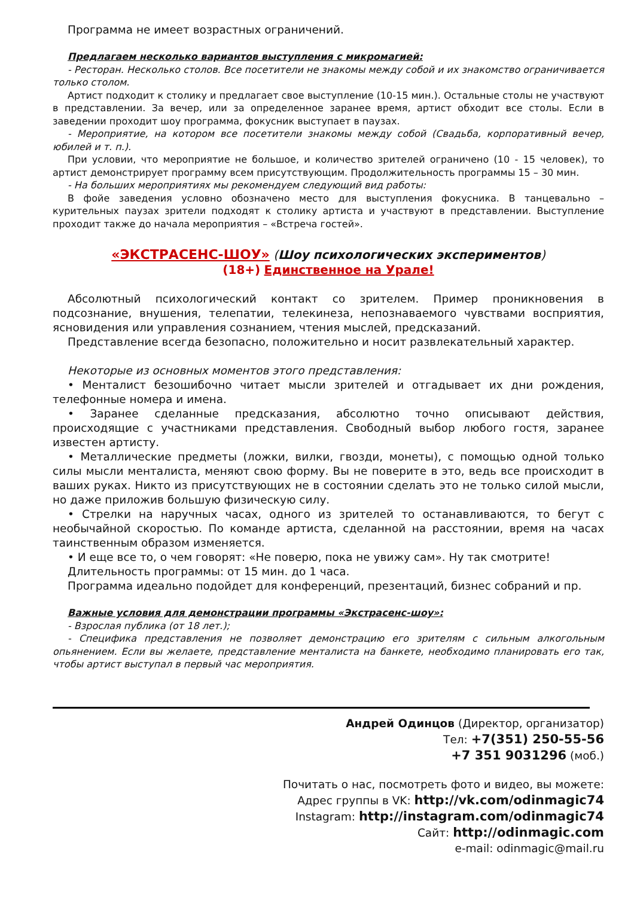Программа не имеет возрастных ограничений.
Предлагаем несколько вариантов выступления с микромагией:
- Ресторан. Несколько столов. Все посетители не знакомы между собой и их знакомство ограничивается только столом.
Артист подходит к столику и предлагает свое выступление (10-15 мин.). Остальные столы не участвуют в представлении. За вечер, или за определенное заранее время, артист обходит все столы. Если в заведении проходит шоу программа, фокусник выступает в паузах.
- Мероприятие, на котором все посетители знакомы между собой (Свадьба, корпоративный вечер, юбилей и т. п.).
При условии, что мероприятие не большое, и количество зрителей ограничено (10 - 15 человек), то артист демонстрирует программу всем присутствующим. Продолжительность программы 15 – 30 мин.
- На больших мероприятиях мы рекомендуем следующий вид работы:
В фойе заведения условно обозначено место для выступления фокусника. В танцевально – курительных паузах зрители подходят к столику артиста и участвуют в представлении. Выступление проходит также до начала мероприятия – «Встреча гостей».
«ЭКСТРАСЕНС-ШОУ» (Шоу психологических экспериментов)
(18+) Единственное на Урале!
Абсолютный психологический контакт со зрителем. Пример проникновения в подсознание, внушения, телепатии, телекинеза, непознаваемого чувствами восприятия, ясновидения или управления сознанием, чтения мыслей, предсказаний.
Представление всегда безопасно, положительно и носит развлекательный характер.
Некоторые из основных моментов этого представления:
• Менталист безошибочно читает мысли зрителей и отгадывает их дни рождения, телефонные номера и имена.
• Заранее сделанные предсказания, абсолютно точно описывают действия, происходящие с участниками представления. Свободный выбор любого гостя, заранее известен артисту.
• Металлические предметы (ложки, вилки, гвозди, монеты), с помощью одной только силы мысли менталиста, меняют свою форму. Вы не поверите в это, ведь все происходит в ваших руках. Никто из присутствующих не в состоянии сделать это не только силой мысли, но даже приложив большую физическую силу.
• Стрелки на наручных часах, одного из зрителей то останавливаются, то бегут с необычайной скоростью. По команде артиста, сделанной на расстоянии, время на часах таинственным образом изменяется.
• И еще все то, о чем говорят: «Не поверю, пока не увижу сам». Ну так смотрите!
Длительность программы: от 15 мин. до 1 часа.
Программа идеально подойдет для конференций, презентаций, бизнес собраний и пр.
Важные условия для демонстрации программы «Экстрасенс-шоу»:
- Взрослая публика (от 18 лет.);
- Специфика представления не позволяет демонстрацию его зрителям с сильным алкогольным опьянением. Если вы желаете, представление менталиста на банкете, необходимо планировать его так, чтобы артист выступал в первый час мероприятия.
Андрей Одинцов (Директор, организатор)
Тел: +7(351) 250-55-56
+7 351 9031296 (моб.)
Почитать о нас, посмотреть фото и видео, вы можете:
Адрес группы в VK: http://vk.com/odinmagic74
Instagram: http://instagram.com/odinmagic74
Сайт: http://odinmagic.com
e-mail: odinmagic@mail.ru